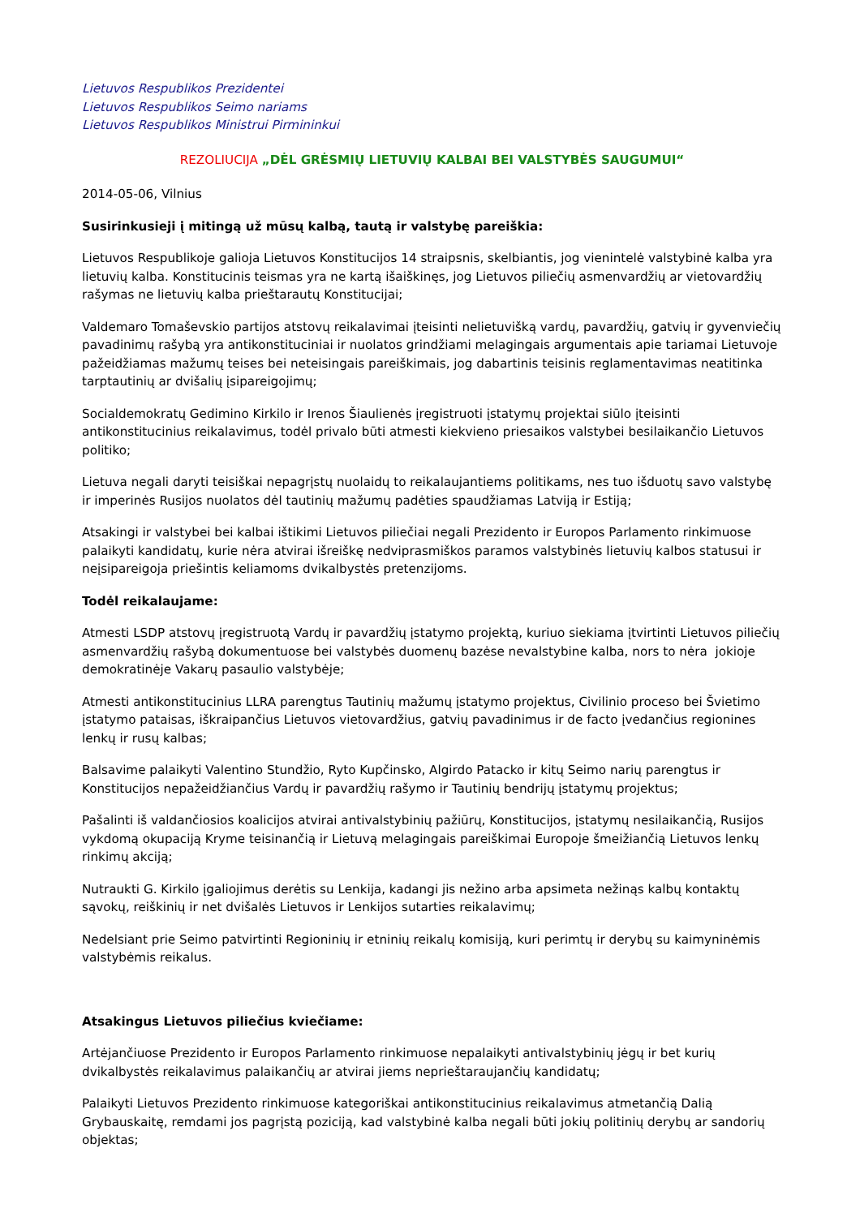Lietuvos Respublikos Prezidentei
Lietuvos Respublikos Seimo nariams
Lietuvos Respublikos Ministrui Pirmininkui
REZOLIUCIJA „DĖL GRĖSMIŲ LIETUVIŲ KALBAI BEI VALSTYBĖS SAUGUMUI“
2014-05-06, Vilnius
Susirinkusieji į mitingą už mūsų kalbą, tautą ir valstybę pareiškia:
Lietuvos Respublikoje galioja Lietuvos Konstitucijos 14 straipsnis, skelbiantis, jog vienintelė valstybinė kalba yra lietuvių kalba. Konstitucinis teismas yra ne kartą išaiškinęs, jog Lietuvos piliečių asmenvardžių ar vietovardžių rašymas ne lietuvių kalba prieštarautų Konstitucijai;
Valdemaro Tomaševskio partijos atstovų reikalavimai įteisinti nelietuvišką vardų, pavardžių, gatvių ir gyvenviečių pavadinimų rašybą yra antikonstituciniai ir nuolatos grindžiami melagingais argumentais apie tariamai Lietuvoje pažeidžiamas mažumų teises bei neteisingais pareiškimais, jog dabartinis teisinis reglamentavimas neatitinka tarptautinių ar dvišalių įsipareigojimų;
Socialdemokratų Gedimino Kirkilo ir Irenos Šiaulienės įregistruoti įstatymų projektai siūlo įteisinti antikonstitucinius reikalavimus, todėl privalo būti atmesti kiekvieno priesaikos valstybei besilaikančio Lietuvos politiko;
Lietuva negali daryti teisiškai nepagrįstų nuolaidų to reikalaujantiems politikams, nes tuo išduotų savo valstybę ir imperinės Rusijos nuolatos dėl tautinių mažumų padėties spaudžiamas Latviją ir Estiją;
Atsakingi ir valstybei bei kalbai ištikimi Lietuvos piliečiai negali Prezidento ir Europos Parlamento rinkimuose palaikyti kandidatų, kurie nėra atvirai išreiškę nedviprasmiškos paramos valstybinės lietuvių kalbos statusui ir neįsipareigoja priešintis keliamoms dvikalbystės pretenzijoms.
Todėl reikalaujame:
Atmesti LSDP atstovų įregistruotą Vardų ir pavardžių įstatymo projektą, kuriuo siekiama įtvirtinti Lietuvos piliečių asmenvardžių rašybą dokumentuose bei valstybės duomenų bazėse nevalstybine kalba, nors to nėra jokioje demokratinėje Vakarų pasaulio valstybėje;
Atmesti antikonstitucinius LLRA parengtus Tautinių mažumų įstatymo projektus, Civilinio proceso bei Švietimo įstatymo pataisas, iškraipančius Lietuvos vietovardžius, gatvių pavadinimus ir de facto įvedančius regionines lenkų ir rusų kalbas;
Balsavime palaikyti Valentino Stundžio, Ryto Kupčinsko, Algirdo Patacko ir kitų Seimo narių parengtus ir Konstitucijos nepažeidžiančius Vardų ir pavardžių rašymo ir Tautinių bendrijų įstatymų projektus;
Pašalinti iš valdančiosios koalicijos atvirai antivalstybinių pažiūrų, Konstitucijos, įstatymų nesilaikančią, Rusijos vykdomą okupaciją Kryme teisinančią ir Lietuvą melagingais pareiškimai Europoje šmeižiančią Lietuvos lenkų rinkimų akciją;
Nutraukti G. Kirkilo įgaliojimus derėtis su Lenkija, kadangi jis nežino arba apsimeta nežinąs kalbų kontaktų sąvokų, reiškinių ir net dvišalės Lietuvos ir Lenkijos sutarties reikalavimų;
Nedelsiant prie Seimo patvirtinti Regioninių ir etninių reikalų komisiją, kuri perimtų ir derybų su kaimyninėmis valstybėmis reikalus.
Atsakingus Lietuvos piliečius kviečiame:
Artėjančiuose Prezidento ir Europos Parlamento rinkimuose nepalaikyti antivalstybinių jėgų ir bet kurių dvikalbystės reikalavimus palaikančių ar atvirai jiems neprieštaraujančių kandidatų;
Palaikyti Lietuvos Prezidento rinkimuose kategoriškai antikonstitucinius reikalavimus atmetančią Dalią Grybauskaitę, remdami jos pagrįstą poziciją, kad valstybinė kalba negali būti jokių politinių derybų ar sandorių objektas;